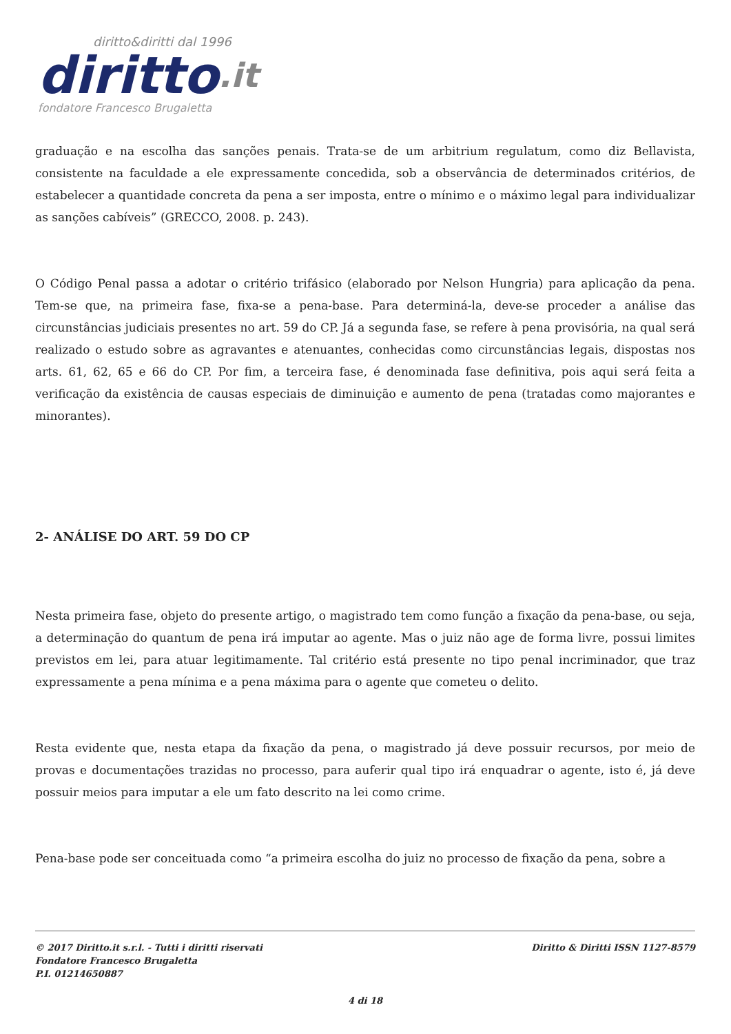diritto&diritti dal 1996
diritto.it
fondatore Francesco Brugaletta
graduação e na escolha das sanções penais. Trata-se de um arbitrium regulatum, como diz Bellavista, consistente na faculdade a ele expressamente concedida, sob a observância de determinados critérios, de estabelecer a quantidade concreta da pena a ser imposta, entre o mínimo e o máximo legal para individualizar as sanções cabíveis” (GRECCO, 2008. p. 243).
O Código Penal passa a adotar o critério trifásico (elaborado por Nelson Hungria) para aplicação da pena. Tem-se que, na primeira fase, fixa-se a pena-base. Para determiná-la, deve-se proceder a análise das circunstâncias judiciais presentes no art. 59 do CP. Já a segunda fase, se refere à pena provisória, na qual será realizado o estudo sobre as agravantes e atenuantes, conhecidas como circunstâncias legais, dispostas nos arts. 61, 62, 65 e 66 do CP. Por fim, a terceira fase, é denominada fase definitiva, pois aqui será feita a verificação da existência de causas especiais de diminuição e aumento de pena (tratadas como majorantes e minorantes).
2- ANÁLISE DO ART. 59 DO CP
Nesta primeira fase, objeto do presente artigo, o magistrado tem como função a fixação da pena-base, ou seja, a determinação do quantum de pena irá imputar ao agente. Mas o juiz não age de forma livre, possui limites previstos em lei, para atuar legitimamente. Tal critério está presente no tipo penal incriminador, que traz expressamente a pena mínima e a pena máxima para o agente que cometeu o delito.
Resta evidente que, nesta etapa da fixação da pena, o magistrado já deve possuir recursos, por meio de provas e documentações trazidas no processo, para auferir qual tipo irá enquadrar o agente, isto é, já deve possuir meios para imputar a ele um fato descrito na lei como crime.
Pena-base pode ser conceituada como “a primeira escolha do juiz no processo de fixação da pena, sobre a
© 2017 Diritto.it s.r.l. - Tutti i diritti riservati Diritto & Diritti ISSN 1127-8579
Fondatore Francesco Brugaletta
P.I. 01214650887
4 di 18